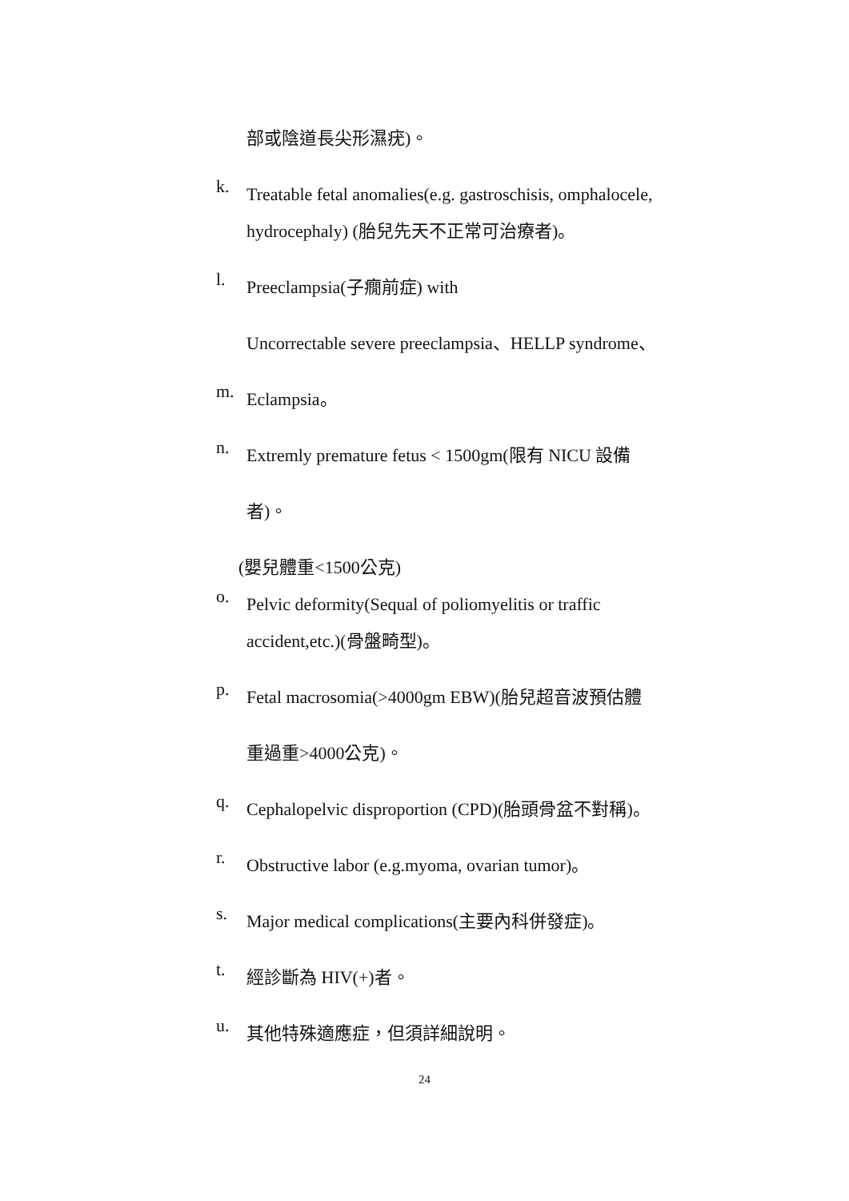部或陰道長尖形濕疣)。
k.
Treatable fetal anomalies(e.g. gastroschisis, omphalocele,
hydrocephaly) (胎兒先天不正常可治療者)。
l.
Preeclampsia(子癇前症) with
Uncorrectable severe preeclampsia、HELLP syndrome、
m.
Eclampsia。
n.
Extremly premature fetus < 1500gm(限有 NICU 設備
者)。
(嬰兒體重<1500公克)
o.
Pelvic deformity(Sequal of poliomyelitis or traffic
accident,etc.)(骨盤畸型)。
p.
Fetal macrosomia(>4000gm EBW)(胎兒超音波預估體
重過重>4000公克)。
q.
Cephalopelvic disproportion (CPD)(胎頭骨盆不對稱)。
r.
Obstructive labor (e.g.myoma, ovarian tumor)。
s.
Major medical complications(主要內科併發症)。
t.
經診斷為 HIV(+)者。
u.
其他特殊適應症，但須詳細說明。
24